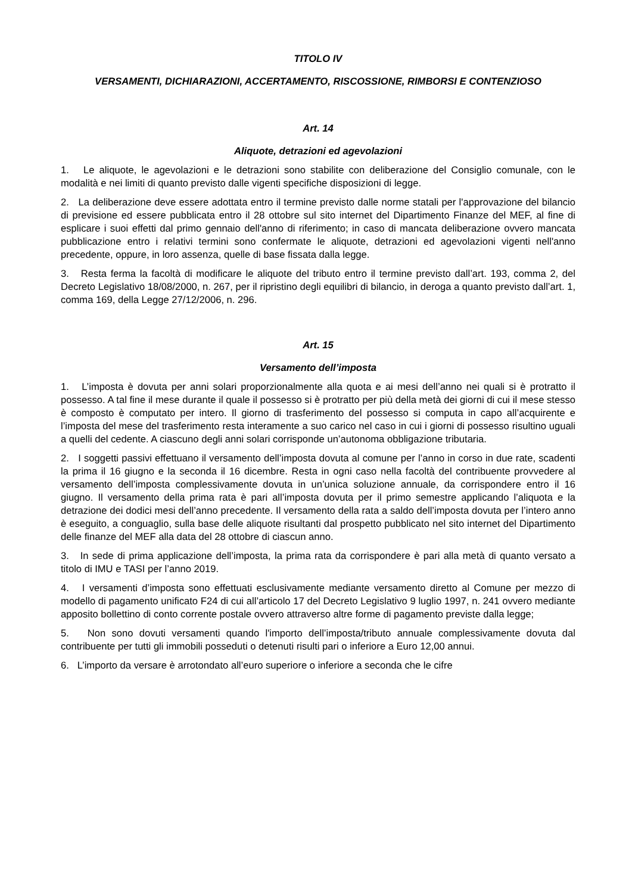TITOLO IV
VERSAMENTI, DICHIARAZIONI, ACCERTAMENTO, RISCOSSIONE, RIMBORSI E CONTENZIOSO
Art. 14
Aliquote, detrazioni ed agevolazioni
1. Le aliquote, le agevolazioni e le detrazioni sono stabilite con deliberazione del Consiglio comunale, con le modalità e nei limiti di quanto previsto dalle vigenti specifiche disposizioni di legge.
2. La deliberazione deve essere adottata entro il termine previsto dalle norme statali per l'approvazione del bilancio di previsione ed essere pubblicata entro il 28 ottobre sul sito internet del Dipartimento Finanze del MEF, al fine di esplicare i suoi effetti dal primo gennaio dell'anno di riferimento; in caso di mancata deliberazione ovvero mancata pubblicazione entro i relativi termini sono confermate le aliquote, detrazioni ed agevolazioni vigenti nell'anno precedente, oppure, in loro assenza, quelle di base fissata dalla legge.
3. Resta ferma la facoltà di modificare le aliquote del tributo entro il termine previsto dall’art. 193, comma 2, del Decreto Legislativo 18/08/2000, n. 267, per il ripristino degli equilibri di bilancio, in deroga a quanto previsto dall’art. 1, comma 169, della Legge 27/12/2006, n. 296.
Art. 15
Versamento dell’imposta
1. L’imposta è dovuta per anni solari proporzionalmente alla quota e ai mesi dell’anno nei quali si è protratto il possesso. A tal fine il mese durante il quale il possesso si è protratto per più della metà dei giorni di cui il mese stesso è composto è computato per intero. Il giorno di trasferimento del possesso si computa in capo all’acquirente e l’imposta del mese del trasferimento resta interamente a suo carico nel caso in cui i giorni di possesso risultino uguali a quelli del cedente. A ciascuno degli anni solari corrisponde un’autonoma obbligazione tributaria.
2. I soggetti passivi effettuano il versamento dell’imposta dovuta al comune per l’anno in corso in due rate, scadenti la prima il 16 giugno e la seconda il 16 dicembre. Resta in ogni caso nella facoltà del contribuente provvedere al versamento dell’imposta complessivamente dovuta in un’unica soluzione annuale, da corrispondere entro il 16 giugno. Il versamento della prima rata è pari all’imposta dovuta per il primo semestre applicando l’aliquota e la detrazione dei dodici mesi dell’anno precedente. Il versamento della rata a saldo dell’imposta dovuta per l’intero anno è eseguito, a conguaglio, sulla base delle aliquote risultanti dal prospetto pubblicato nel sito internet del Dipartimento delle finanze del MEF alla data del 28 ottobre di ciascun anno.
3. In sede di prima applicazione dell’imposta, la prima rata da corrispondere è pari alla metà di quanto versato a titolo di IMU e TASI per l’anno 2019.
4. I versamenti d’imposta sono effettuati esclusivamente mediante versamento diretto al Comune per mezzo di modello di pagamento unificato F24 di cui all’articolo 17 del Decreto Legislativo 9 luglio 1997, n. 241 ovvero mediante apposito bollettino di conto corrente postale ovvero attraverso altre forme di pagamento previste dalla legge;
5. Non sono dovuti versamenti quando l'importo dell’imposta/tributo annuale complessivamente dovuta dal contribuente per tutti gli immobili posseduti o detenuti risulti pari o inferiore a Euro 12,00 annui.
6. L’importo da versare è arrotondato all’euro superiore o inferiore a seconda che le cifre